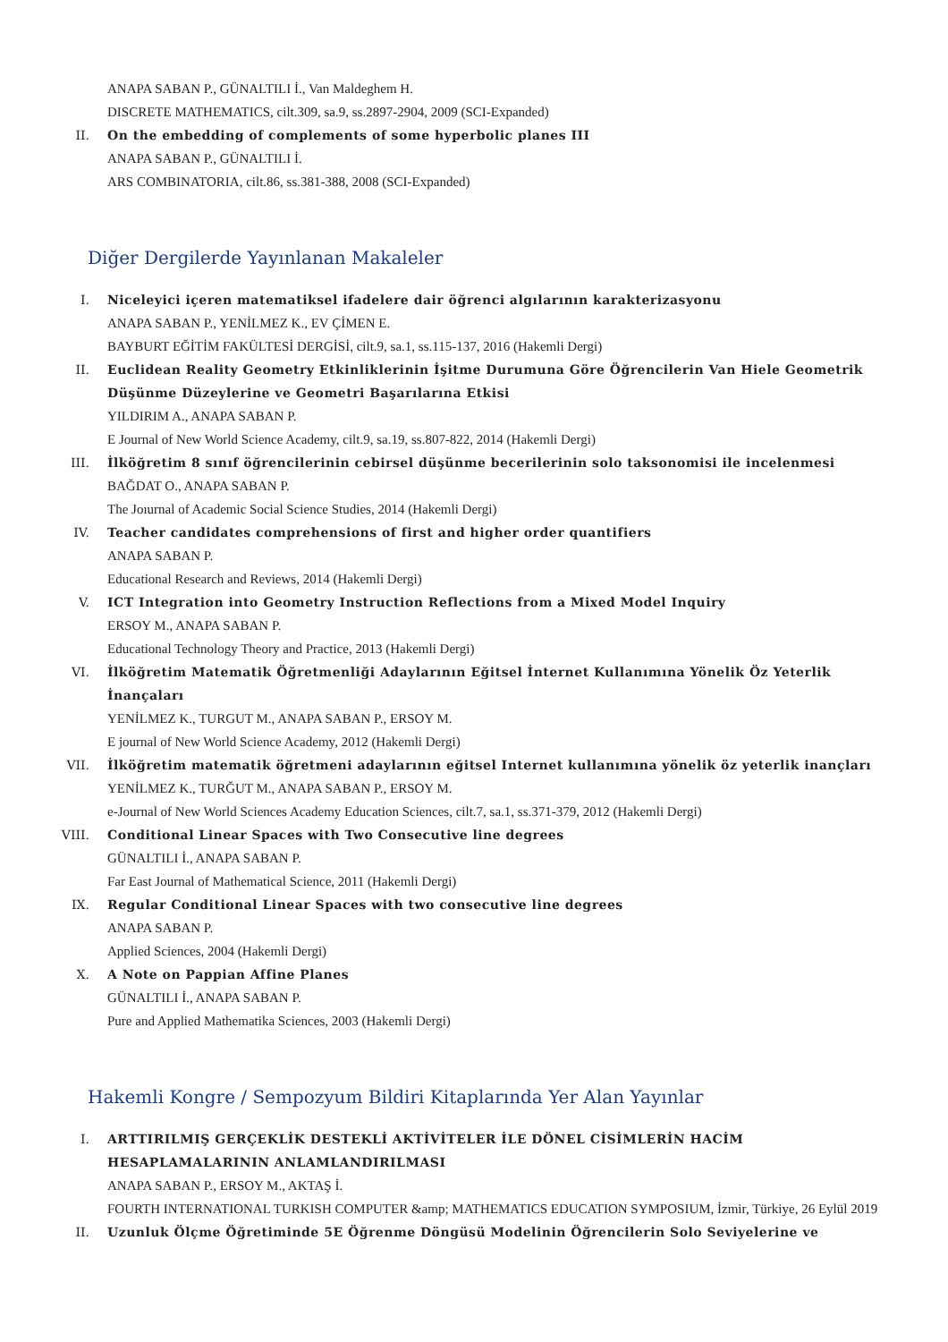ANAPA SABAN P., GÜNALTILI İ., Van Maldeghem H.
DISCRETE MATHEMATICS, cilt.309, sa.9, ss.2897-2904, 2009 (SCI-Expanded)
II. On the embedding of complements of some hyperbolic planes III
ANAPA SABAN P., GÜNALTILI İ.
ARS COMBINATORIA, cilt.86, ss.381-388, 2008 (SCI-Expanded)
Diğer Dergilerde Yayınlanan Makaleler
I. Niceleyici içeren matematiksel ifadelere dair öğrenci algılarının karakterizasyonu
ANAPA SABAN P., YENİLMEZ K., EV ÇİMEN E.
BAYBURT EĞİTİM FAKÜLTESİ DERGİSİ, cilt.9, sa.1, ss.115-137, 2016 (Hakemli Dergi)
II. Euclidean Reality Geometry Etkinliklerinin İşitme Durumuna Göre Öğrencilerin Van Hiele Geometrik Düşünme Düzeylerine ve Geometri Başarılarına Etkisi
YILDIRIM A., ANAPA SABAN P.
E Journal of New World Science Academy, cilt.9, sa.19, ss.807-822, 2014 (Hakemli Dergi)
III. İlköğretim 8 sınıf öğrencilerinin cebirsel düşünme becerilerinin solo taksonomisi ile incelenmesi
BAĞDAT O., ANAPA SABAN P.
The Joıurnal of Academic Social Science Studies, 2014 (Hakemli Dergi)
IV. Teacher candidates comprehensions of first and higher order quantifiers
ANAPA SABAN P.
Educational Research and Reviews, 2014 (Hakemli Dergi)
V. ICT Integration into Geometry Instruction Reflections from a Mixed Model Inquiry
ERSOY M., ANAPA SABAN P.
Educational Technology Theory and Practice, 2013 (Hakemli Dergi)
VI. İlköğretim Matematik Öğretmenliği Adaylarının Eğitsel İnternet Kullanımına Yönelik Öz Yeterlik İnançaları
YENİLMEZ K., TURGUT M., ANAPA SABAN P., ERSOY M.
E journal of New World Science Academy, 2012 (Hakemli Dergi)
VII. İlköğretim matematik öğretmeni adaylarının eğitsel Internet kullanımına yönelik öz yeterlik inançları
YENİLMEZ K., TURĞUT M., ANAPA SABAN P., ERSOY M.
e-Journal of New World Sciences Academy Education Sciences, cilt.7, sa.1, ss.371-379, 2012 (Hakemli Dergi)
VIII. Conditional Linear Spaces with Two Consecutive line degrees
GÜNALTILI İ., ANAPA SABAN P.
Far East Journal of Mathematical Science, 2011 (Hakemli Dergi)
IX. Regular Conditional Linear Spaces with two consecutive line degrees
ANAPA SABAN P.
Applied Sciences, 2004 (Hakemli Dergi)
X. A Note on Pappian Affine Planes
GÜNALTILI İ., ANAPA SABAN P.
Pure and Applied Mathematika Sciences, 2003 (Hakemli Dergi)
Hakemli Kongre / Sempozyum Bildiri Kitaplarında Yer Alan Yayınlar
I. ARTTIRILMIŞ GERÇEKLİK DESTEKLİ AKTİVİTELER İLE DÖNEL CİSİMLERİN HACİM HESAPLAMALARININ ANLAMLANDIRILMASI
ANAPA SABAN P., ERSOY M., AKTAŞ İ.
FOURTH INTERNATIONAL TURKISH COMPUTER &amp; MATHEMATICS EDUCATION SYMPOSIUM, İzmir, Türkiye, 26 Eylül 2019
II. Uzunluk Ölçme Öğretiminde 5E Öğrenme Döngüsü Modelinin Öğrencilerin Solo Seviyelerine ve